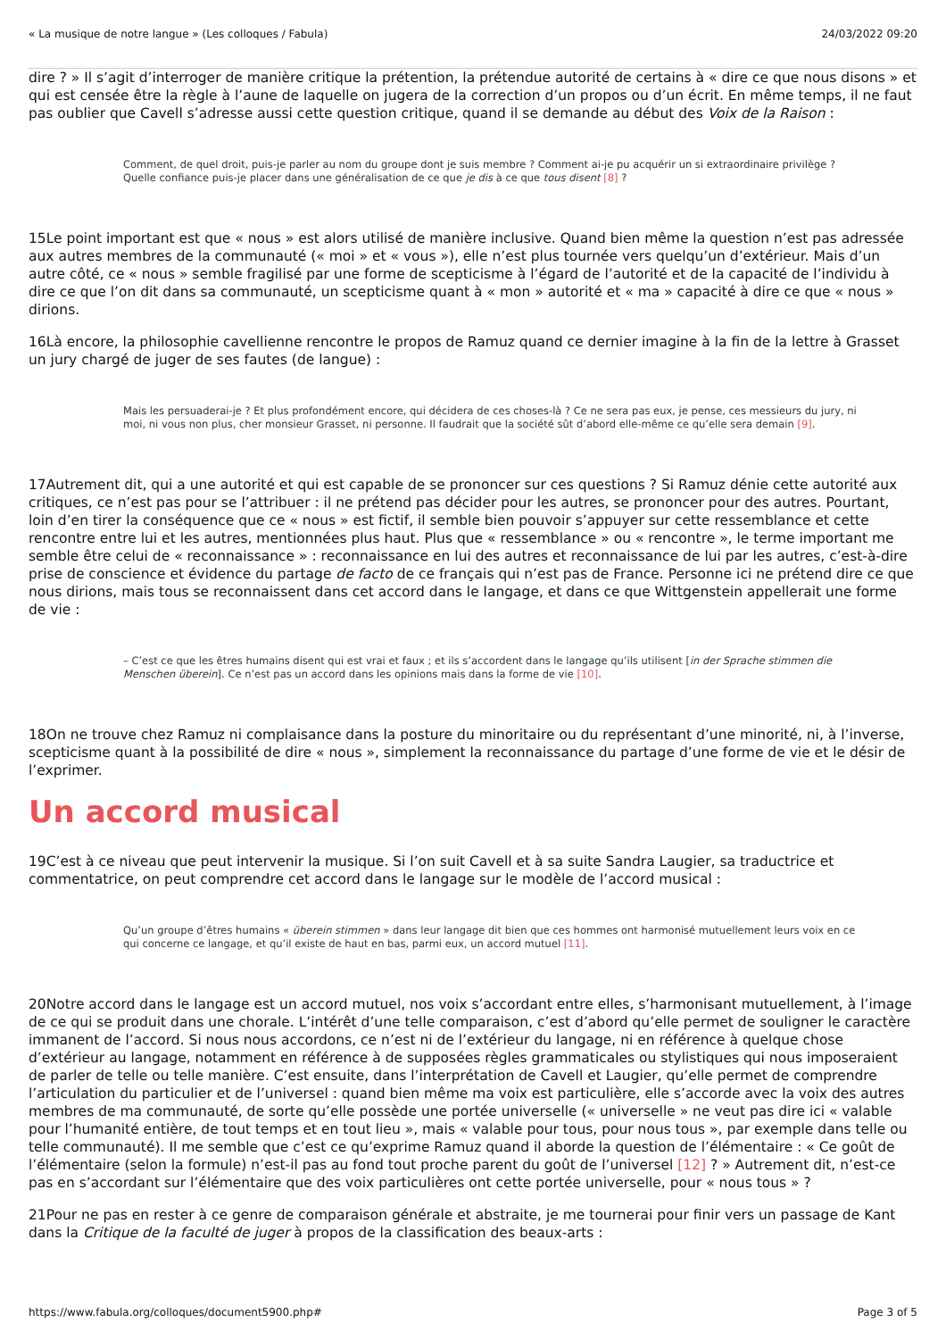« La musique de notre langue » (Les colloques / Fabula) 24/03/2022 09:20
dire ? » Il s’agit d’interroger de manière critique la prétention, la prétendue autorité de certains à « dire ce que nous disons » et qui est censée être la règle à l’aune de laquelle on jugera de la correction d’un propos ou d’un écrit. En même temps, il ne faut pas oublier que Cavell s’adresse aussi cette question critique, quand il se demande au début des Voix de la Raison :
Comment, de quel droit, puis-je parler au nom du groupe dont je suis membre ? Comment ai-je pu acquérir un si extraordinaire privilège ? Quelle confiance puis-je placer dans une généralisation de ce que je dis à ce que tous disent [8] ?
15Le point important est que « nous » est alors utilisé de manière inclusive. Quand bien même la question n’est pas adressée aux autres membres de la communauté (« moi » et « vous »), elle n’est plus tournée vers quelqu’un d’extérieur. Mais d’un autre côté, ce « nous » semble fragilisé par une forme de scepticisme à l’égard de l’autorité et de la capacité de l’individu à dire ce que l’on dit dans sa communauté, un scepticisme quant à « mon » autorité et « ma » capacité à dire ce que « nous » dirions.
16Là encore, la philosophie cavellienne rencontre le propos de Ramuz quand ce dernier imagine à la fin de la lettre à Grasset un jury chargé de juger de ses fautes (de langue) :
Mais les persuaderai-je ? Et plus profondément encore, qui décidera de ces choses-là ? Ce ne sera pas eux, je pense, ces messieurs du jury, ni moi, ni vous non plus, cher monsieur Grasset, ni personne. Il faudrait que la société sût d’abord elle-même ce qu’elle sera demain [9].
17Autrement dit, qui a une autorité et qui est capable de se prononcer sur ces questions ? Si Ramuz dénie cette autorité aux critiques, ce n’est pas pour se l’attribuer : il ne prétend pas décider pour les autres, se prononcer pour des autres. Pourtant, loin d’en tirer la conséquence que ce « nous » est fictif, il semble bien pouvoir s’appuyer sur cette ressemblance et cette rencontre entre lui et les autres, mentionnées plus haut. Plus que « ressemblance » ou « rencontre », le terme important me semble être celui de « reconnaissance » : reconnaissance en lui des autres et reconnaissance de lui par les autres, c’est-à-dire prise de conscience et évidence du partage de facto de ce français qui n’est pas de France. Personne ici ne prétend dire ce que nous dirions, mais tous se reconnaissent dans cet accord dans le langage, et dans ce que Wittgenstein appellerait une forme de vie :
– C’est ce que les êtres humains disent qui est vrai et faux ; et ils s’accordent dans le langage qu’ils utilisent [in der Sprache stimmen die Menschen überein]. Ce n’est pas un accord dans les opinions mais dans la forme de vie [10].
18On ne trouve chez Ramuz ni complaisance dans la posture du minoritaire ou du représentant d’une minorité, ni, à l’inverse, scepticisme quant à la possibilité de dire « nous », simplement la reconnaissance du partage d’une forme de vie et le désir de l’exprimer.
Un accord musical
19C’est à ce niveau que peut intervenir la musique. Si l’on suit Cavell et à sa suite Sandra Laugier, sa traductrice et commentatrice, on peut comprendre cet accord dans le langage sur le modèle de l’accord musical :
Qu’un groupe d’êtres humains « überein stimmen » dans leur langage dit bien que ces hommes ont harmonisé mutuellement leurs voix en ce qui concerne ce langage, et qu’il existe de haut en bas, parmi eux, un accord mutuel [11].
20Notre accord dans le langage est un accord mutuel, nos voix s’accordant entre elles, s’harmonisant mutuellement, à l’image de ce qui se produit dans une chorale. L’intérêt d’une telle comparaison, c’est d’abord qu’elle permet de souligner le caractère immanent de l’accord. Si nous nous accordons, ce n’est ni de l’extérieur du langage, ni en référence à quelque chose d’extérieur au langage, notamment en référence à de supposées règles grammaticales ou stylistiques qui nous imposeraient de parler de telle ou telle manière. C’est ensuite, dans l’interprétation de Cavell et Laugier, qu’elle permet de comprendre l’articulation du particulier et de l’universel : quand bien même ma voix est particulière, elle s’accorde avec la voix des autres membres de ma communauté, de sorte qu’elle possède une portée universelle (« universelle » ne veut pas dire ici « valable pour l’humanité entière, de tout temps et en tout lieu », mais « valable pour tous, pour nous tous », par exemple dans telle ou telle communauté). Il me semble que c’est ce qu’exprime Ramuz quand il aborde la question de l’élémentaire : « Ce goût de l’élémentaire (selon la formule) n’est-il pas au fond tout proche parent du goût de l’universel [12] ? » Autrement dit, n’est-ce pas en s’accordant sur l’élémentaire que des voix particulières ont cette portée universelle, pour « nous tous » ?
21Pour ne pas en rester à ce genre de comparaison générale et abstraite, je me tournerai pour finir vers un passage de Kant dans la Critique de la faculté de juger à propos de la classification des beaux-arts :
https://www.fabula.org/colloques/document5900.php# Page 3 of 5